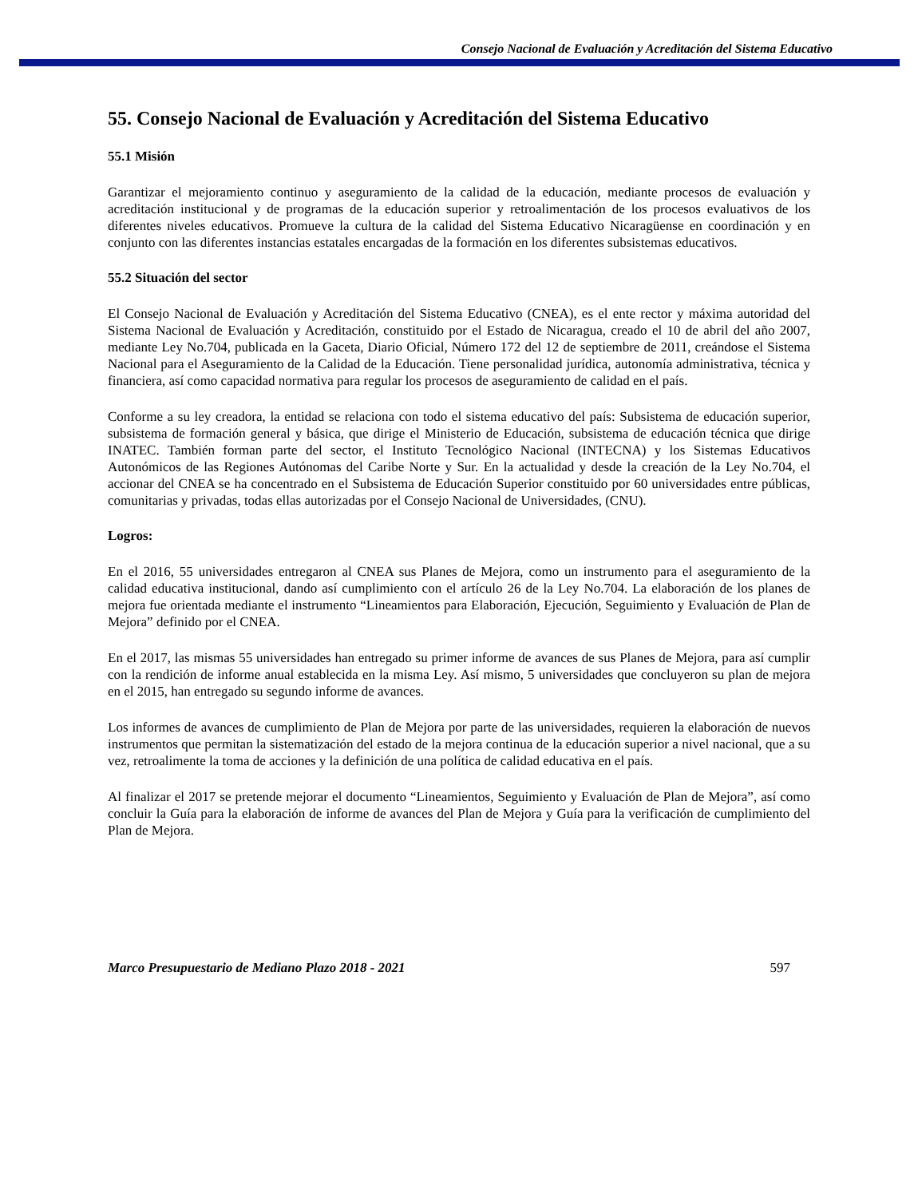Consejo Nacional de Evaluación y Acreditación del Sistema Educativo
55. Consejo Nacional de Evaluación y Acreditación del Sistema Educativo
55.1 Misión
Garantizar el mejoramiento continuo y aseguramiento de la calidad de la educación, mediante procesos de evaluación y acreditación institucional y de programas de la educación superior y retroalimentación de los procesos evaluativos de los diferentes niveles educativos. Promueve la cultura de la calidad del Sistema Educativo Nicaragüense en coordinación y en conjunto con las diferentes instancias estatales encargadas de la formación en los diferentes subsistemas educativos.
55.2 Situación del sector
El Consejo Nacional de Evaluación y Acreditación del Sistema Educativo (CNEA), es el ente rector y máxima autoridad del Sistema Nacional de Evaluación y Acreditación, constituido por el Estado de Nicaragua, creado el 10 de abril del año 2007, mediante Ley No.704, publicada en la Gaceta, Diario Oficial, Número 172 del 12 de septiembre de 2011, creándose el Sistema Nacional para el Aseguramiento de la Calidad de la Educación. Tiene personalidad jurídica, autonomía administrativa, técnica y financiera, así como capacidad normativa para regular los procesos de aseguramiento de calidad en el país.
Conforme a su ley creadora, la entidad se relaciona con todo el sistema educativo del país: Subsistema de educación superior, subsistema de formación general y básica, que dirige el Ministerio de Educación, subsistema de educación técnica que dirige INATEC. También forman parte del sector, el Instituto Tecnológico Nacional (INTECNA) y los Sistemas Educativos Autonómicos de las Regiones Autónomas del Caribe Norte y Sur. En la actualidad y desde la creación de la Ley No.704, el accionar del CNEA se ha concentrado en el Subsistema de Educación Superior constituido por 60 universidades entre públicas, comunitarias y privadas, todas ellas autorizadas por el Consejo Nacional de Universidades, (CNU).
Logros:
En el 2016, 55 universidades entregaron al CNEA sus Planes de Mejora, como un instrumento para el aseguramiento de la calidad educativa institucional, dando así cumplimiento con el artículo 26 de la Ley No.704. La elaboración de los planes de mejora fue orientada mediante el instrumento “Lineamientos para Elaboración, Ejecución, Seguimiento y Evaluación de Plan de Mejora” definido por el CNEA.
En el 2017, las mismas 55 universidades han entregado su primer informe de avances de sus Planes de Mejora, para así cumplir con la rendición de informe anual establecida en la misma Ley. Así mismo, 5 universidades que concluyeron su plan de mejora en el 2015, han entregado su segundo informe de avances.
Los informes de avances de cumplimiento de Plan de Mejora por parte de las universidades, requieren la elaboración de nuevos instrumentos que permitan la sistematización del estado de la mejora continua de la educación superior a nivel nacional, que a su vez, retroalimente la toma de acciones y la definición de una política de calidad educativa en el país.
Al finalizar el 2017 se pretende mejorar el documento “Lineamientos, Seguimiento y Evaluación de Plan de Mejora”, así como concluir la Guía para la elaboración de informe de avances del Plan de Mejora y Guía para la verificación de cumplimiento del Plan de Mejora.
Marco Presupuestario de Mediano Plazo 2018 - 2021 597